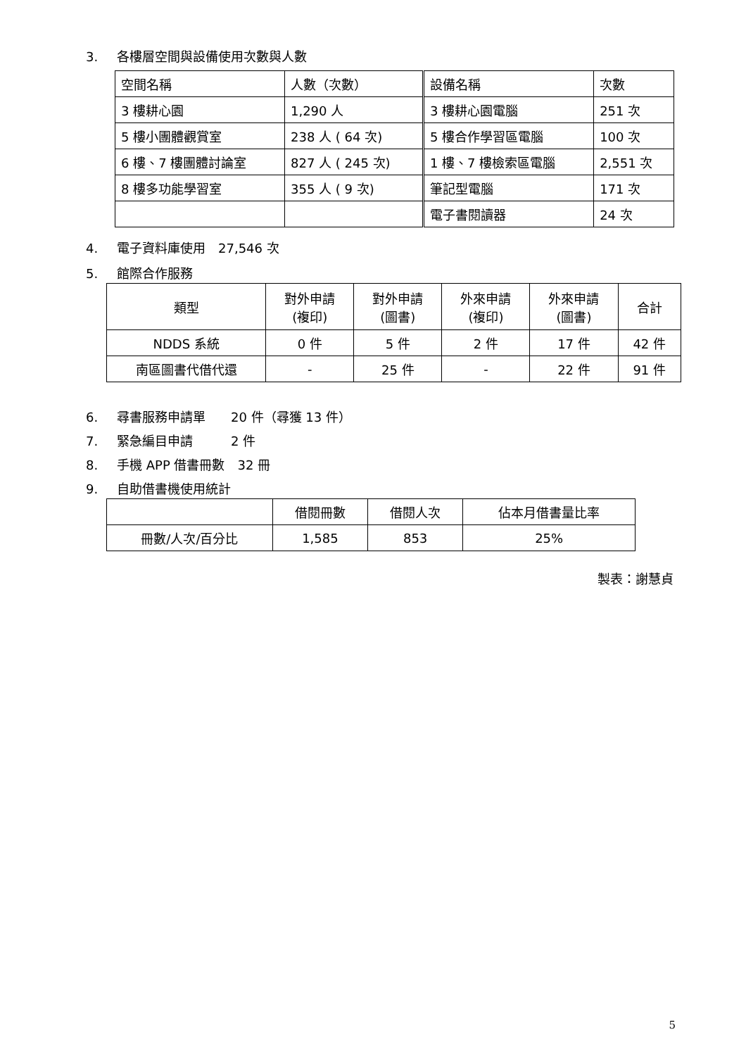3. 各樓層空間與設備使用次數與人數
| 空間名稱 | 人數（次數） | 設備名稱 | 次數 |
| 3 樓耕心園 | 1,290 人 | 3 樓耕心園電腦 | 251 次 |
| 5 樓小團體觀賞室 | 238 人 ( 64 次) | 5 樓合作學習區電腦 | 100 次 |
| 6 樓、7 樓團體討論室 | 827 人 ( 245 次) | 1 樓、7 樓檢索區電腦 | 2,551 次 |
| 8 樓多功能學習室 | 355 人 ( 9 次) | 筆記型電腦 | 171 次 |
| | | 電子書閱讀器 | 24 次 |
4. 電子資料庫使用　27,546 次
5. 館際合作服務
| 類型 | 對外申請 (複印) | 對外申請 (圖書) | 外來申請 (複印) | 外來申請 (圖書) | 合計 |
| NDDS 系統 | 0 件 | 5 件 | 2 件 | 17 件 | 42 件 |
| 南區圖書代借代還 | - | 25 件 | - | 22 件 | 91 件 |
6. 尋書服務申請單　　20 件（尋獲 13 件）
7. 緊急編目申請　　　2 件
8. 手機 APP 借書冊數　32 冊
9. 自助借書機使用統計
| | 借閱冊數 | 借閱人次 | 佔本月借書量比率 |
| 冊數/人次/百分比 | 1,585 | 853 | 25% |
製表：謝慧貞
5